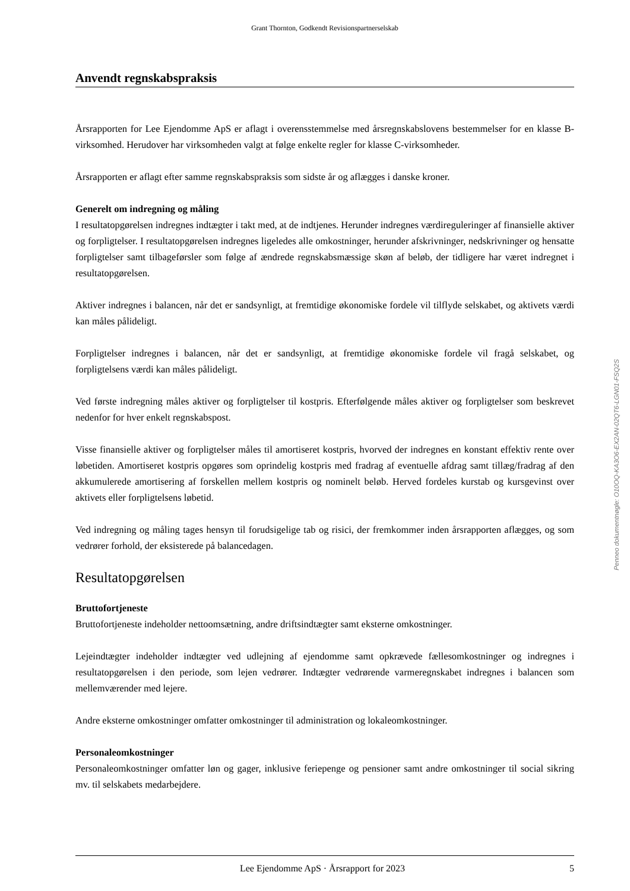Grant Thornton, Godkendt Revisionspartnerselskab
Anvendt regnskabspraksis
Årsrapporten for Lee Ejendomme ApS er aflagt i overensstemmelse med årsregnskabslovens bestemmelser for en klasse B-virksomhed. Herudover har virksomheden valgt at følge enkelte regler for klasse C-virksomheder.
Årsrapporten er aflagt efter samme regnskabspraksis som sidste år og aflægges i danske kroner.
Generelt om indregning og måling
I resultatopgørelsen indregnes indtægter i takt med, at de indtjenes. Herunder indregnes værdireguleringer af finansielle aktiver og forpligtelser. I resultatopgørelsen indregnes ligeledes alle omkostninger, herunder afskrivninger, nedskrivninger og hensatte forpligtelser samt tilbageførsler som følge af ændrede regnskabsmæssige skøn af beløb, der tidligere har været indregnet i resultatopgørelsen.
Aktiver indregnes i balancen, når det er sandsynligt, at fremtidige økonomiske fordele vil tilflyde selskabet, og aktivets værdi kan måles pålideligt.
Forpligtelser indregnes i balancen, når det er sandsynligt, at fremtidige økonomiske fordele vil fragå selskabet, og forpligtelsens værdi kan måles pålideligt.
Ved første indregning måles aktiver og forpligtelser til kostpris. Efterfølgende måles aktiver og forpligtelser som beskrevet nedenfor for hver enkelt regnskabspost.
Visse finansielle aktiver og forpligtelser måles til amortiseret kostpris, hvorved der indregnes en konstant effektiv rente over løbetiden. Amortiseret kostpris opgøres som oprindelig kostpris med fradrag af eventuelle afdrag samt tillæg/fradrag af den akkumulerede amortisering af forskellen mellem kostpris og nominelt beløb. Herved fordeles kurstab og kursgevinst over aktivets eller forpligtelsens løbetid.
Ved indregning og måling tages hensyn til forudsigelige tab og risici, der fremkommer inden årsrapporten aflægges, og som vedrører forhold, der eksisterede på balancedagen.
Resultatopgørelsen
Bruttofortjeneste
Bruttofortjeneste indeholder nettoomsætning, andre driftsindtægter samt eksterne omkostninger.
Lejeindtægter indeholder indtægter ved udlejning af ejendomme samt opkrævede fællesomkostninger og indregnes i resultatopgørelsen i den periode, som lejen vedrører. Indtægter vedrørende varmeregnskabet indregnes i balancen som mellemværender med lejere.
Andre eksterne omkostninger omfatter omkostninger til administration og lokaleomkostninger.
Personaleomkostninger
Personaleomkostninger omfatter løn og gager, inklusive feriepenge og pensioner samt andre omkostninger til social sikring mv. til selskabets medarbejdere.
Lee Ejendomme ApS · Årsrapport for 2023 5
Penneo dokumentnøgle: O10OQ-KA3O6-EX2AN-02QT6-LGN01-FSQ2S